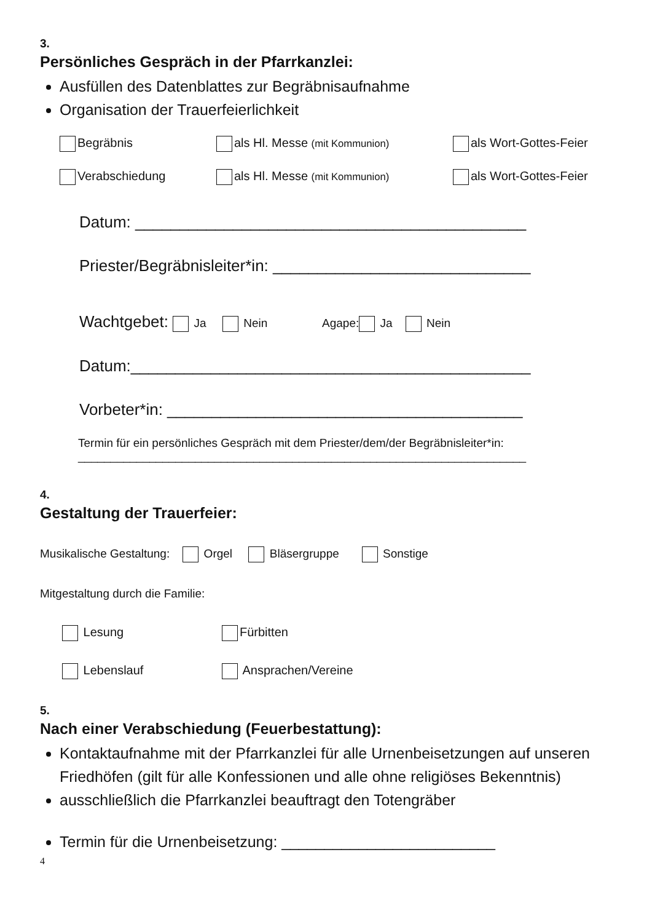3.
Persönliches Gespräch in der Pfarrkanzlei:
Ausfüllen des Datenblattes zur Begräbnisaufnahme
Organisation der Trauerfeierlichkeit
Begräbnis als Hl. Messe (mit Kommunion) als Wort-Gottes-Feier
Verabschiedung als Hl. Messe (mit Kommunion) als Wort-Gottes-Feier
Datum: ____________________________________________
Priester/Begräbnisleiter*in: _____________________________
Wachtgebet: Ja Nein Agape: Ja Nein
Datum:_____________________________________________
Vorbeter*in: ________________________________________
Termin für ein persönliches Gespräch mit dem Priester/dem/der Begräbnisleiter*in:
_____________________________________________________________________
4.
Gestaltung der Trauerfeier:
Musikalische Gestaltung: Orgel Bläsergruppe Sonstige
Mitgestaltung durch die Familie:
Lesung Fürbitten
Lebenslauf Ansprachen/Vereine
5.
Nach einer Verabschiedung (Feuerbestattung):
Kontaktaufnahme mit der Pfarrkanzlei für alle Urnenbeisetzungen auf unseren Friedhöfen (gilt für alle Konfessionen und alle ohne religiöses Bekenntnis)
ausschließlich die Pfarrkanzlei beauftragt den Totengräber
Termin für die Urnenbeisetzung: _________________________
4